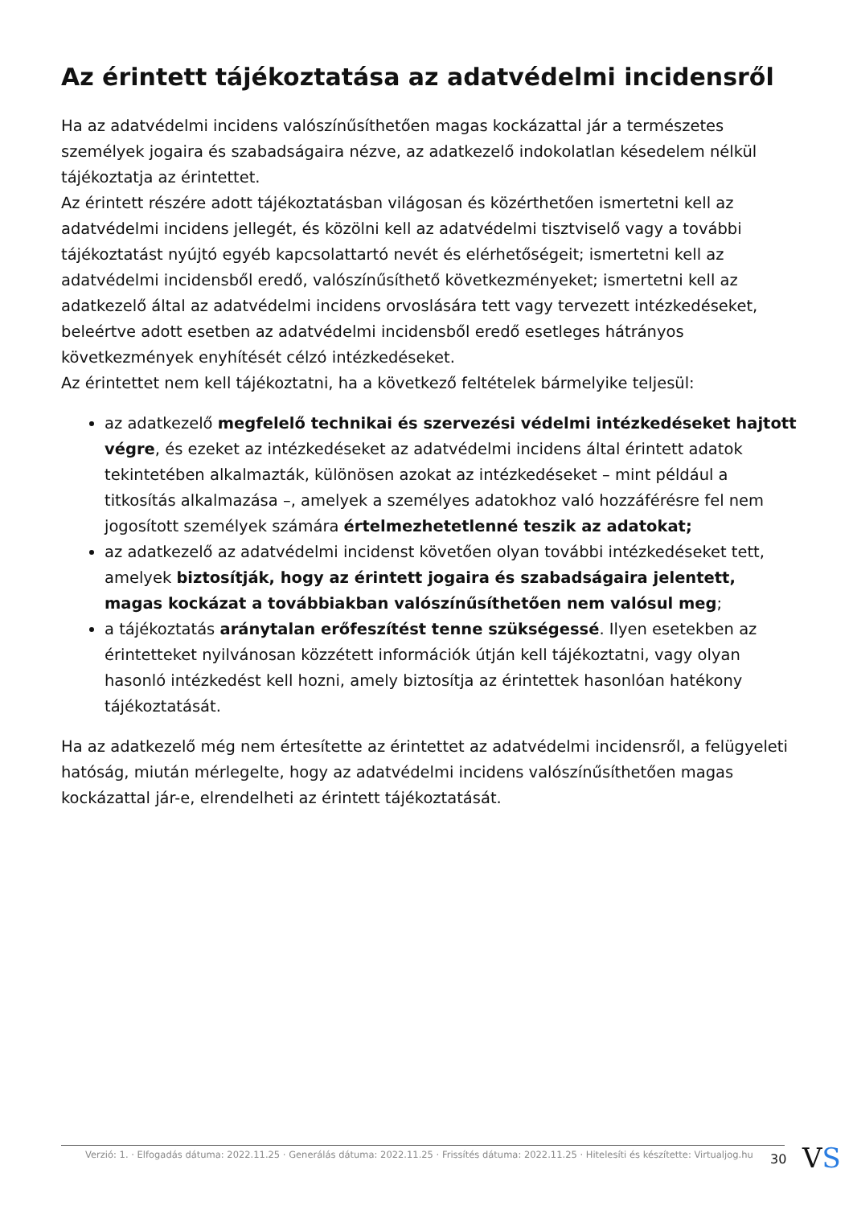Az érintett tájékoztatása az adatvédelmi incidensről
Ha az adatvédelmi incidens valószínűsíthetően magas kockázattal jár a természetes személyek jogaira és szabadságaira nézve, az adatkezelő indokolatlan késedelem nélkül tájékoztatja az érintettet.
Az érintett részére adott tájékoztatásban világosan és közérthetően ismertetni kell az adatvédelmi incidens jellegét, és közölni kell az adatvédelmi tisztviselő vagy a további tájékoztatást nyújtó egyéb kapcsolattartó nevét és elérhetőségeit; ismertetni kell az adatvédelmi incidensből eredő, valószínűsíthető következményeket; ismertetni kell az adatkezelő által az adatvédelmi incidens orvoslására tett vagy tervezett intézkedéseket, beleértve adott esetben az adatvédelmi incidensből eredő esetleges hátrányos következmények enyhítését célzó intézkedéseket.
Az érintettet nem kell tájékoztatni, ha a következő feltételek bármelyike teljesül:
az adatkezelő megfelelő technikai és szervezési védelmi intézkedéseket hajtott végre, és ezeket az intézkedéseket az adatvédelmi incidens által érintett adatok tekintetében alkalmazták, különösen azokat az intézkedéseket – mint például a titkosítás alkalmazása –, amelyek a személyes adatokhoz való hozzáférésre fel nem jogosított személyek számára értelmezhetetlenné teszik az adatokat;
az adatkezelő az adatvédelmi incidenst követően olyan további intézkedéseket tett, amelyek biztosítják, hogy az érintett jogaira és szabadságaira jelentett, magas kockázat a továbbiakban valószínűsíthetően nem valósul meg;
a tájékoztatás aránytalan erőfeszítést tenne szükségessé. Ilyen esetekben az érintetteket nyilvánosan közzétett információk útján kell tájékoztatni, vagy olyan hasonló intézkedést kell hozni, amely biztosítja az érintettek hasonlóan hatékony tájékoztatását.
Ha az adatkezelő még nem értesítette az érintettet az adatvédelmi incidensről, a felügyeleti hatóság, miután mérlegelte, hogy az adatvédelmi incidens valószínűsíthetően magas kockázattal jár-e, elrendelheti az érintett tájékoztatását.
Verzió: 1. · Elfogadás dátuma: 2022.11.25 · Generálás dátuma: 2022.11.25 · Frissítés dátuma: 2022.11.25 · Hitelesíti és készítette: Virtualjog.hu
30 VS